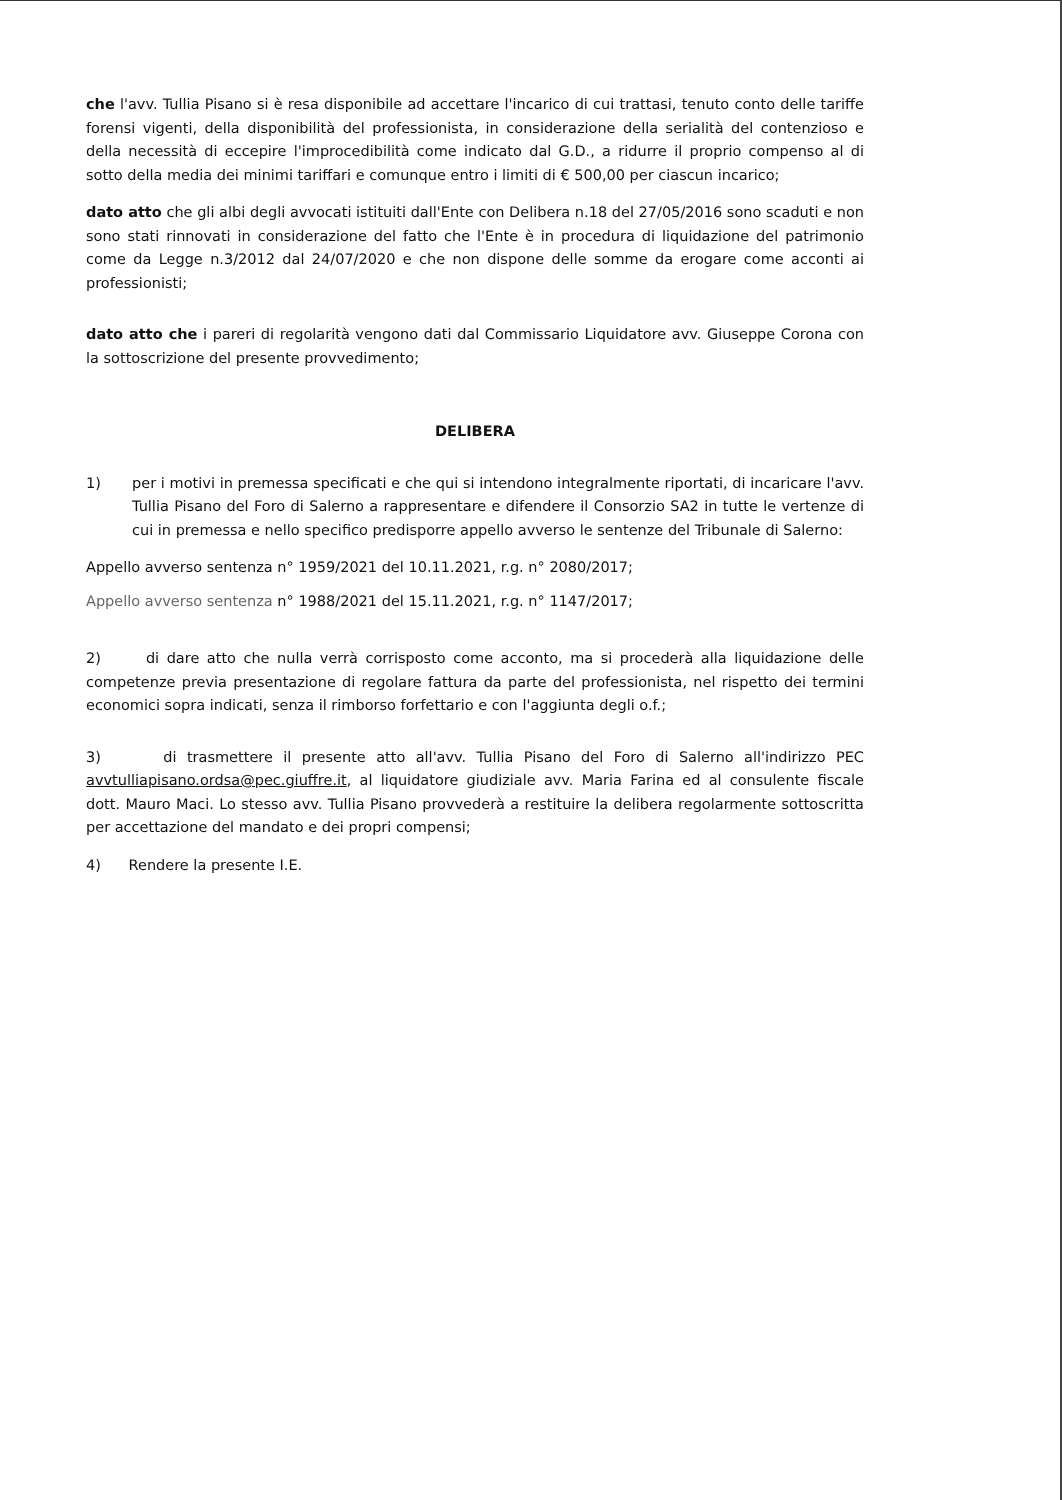che l'avv. Tullia Pisano si è resa disponibile ad accettare l'incarico di cui trattasi, tenuto conto delle tariffe forensi vigenti, della disponibilità del professionista, in considerazione della serialità del contenzioso e della necessità di eccepire l'improcedibilità come indicato dal G.D., a ridurre il proprio compenso al di sotto della media dei minimi tariffari e comunque entro i limiti di € 500,00 per ciascun incarico;
dato atto che gli albi degli avvocati istituiti dall'Ente con Delibera n.18 del 27/05/2016 sono scaduti e non sono stati rinnovati in considerazione del fatto che l'Ente è in procedura di liquidazione del patrimonio come da Legge n.3/2012 dal 24/07/2020 e che non dispone delle somme da erogare come acconti ai professionisti;
dato atto che i pareri di regolarità vengono dati dal Commissario Liquidatore avv. Giuseppe Corona con la sottoscrizione del presente provvedimento;
DELIBERA
1) per i motivi in premessa specificati e che qui si intendono integralmente riportati, di incaricare l'avv. Tullia Pisano del Foro di Salerno a rappresentare e difendere il Consorzio SA2 in tutte le vertenze di cui in premessa e nello specifico predisporre appello avverso le sentenze del Tribunale di Salerno:
Appello avverso sentenza n° 1959/2021 del 10.11.2021, r.g. n° 2080/2017;
Appello avverso sentenza n° 1988/2021 del 15.11.2021, r.g. n° 1147/2017;
2) di dare atto che nulla verrà corrisposto come acconto, ma si procederà alla liquidazione delle competenze previa presentazione di regolare fattura da parte del professionista, nel rispetto dei termini economici sopra indicati, senza il rimborso forfettario e con l'aggiunta degli o.f.;
3) di trasmettere il presente atto all'avv. Tullia Pisano del Foro di Salerno all'indirizzo PEC avvtulliapisano.ordsa@pec.giuffre.it, al liquidatore giudiziale avv. Maria Farina ed al consulente fiscale dott. Mauro Maci. Lo stesso avv. Tullia Pisano provvederà a restituire la delibera regolarmente sottoscritta per accettazione del mandato e dei propri compensi;
4) Rendere la presente I.E.